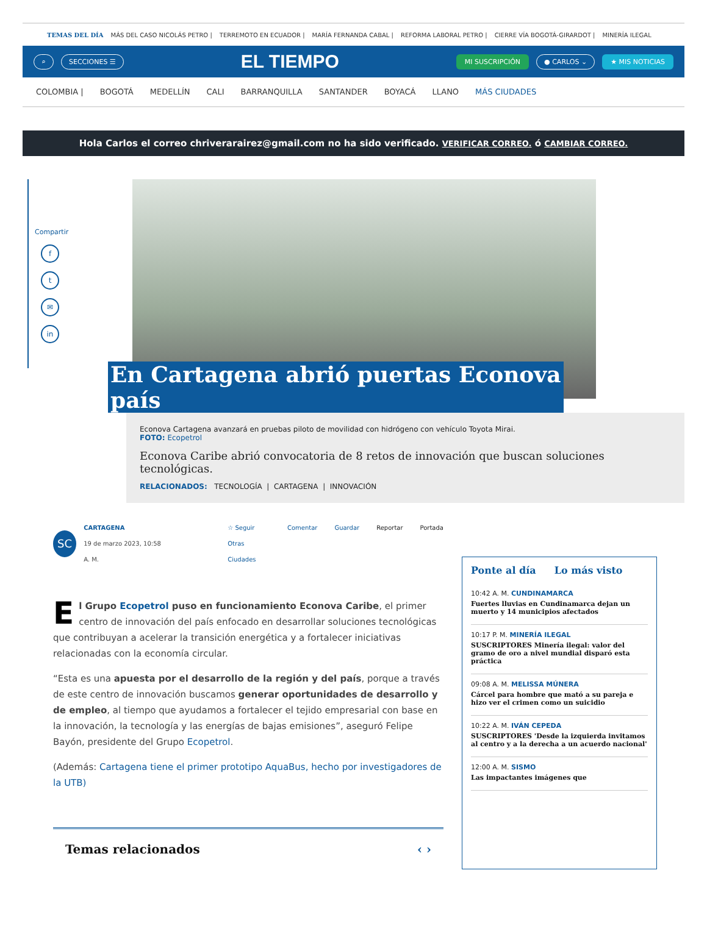TEMAS DEL DÍA MÁS DEL CASO NICOLÁS PETRO | TERREMOTO EN ECUADOR | MARÍA FERNANDA CABAL | REFORMA LABORAL PETRO | CIERRE VÍA BOGOTÁ-GIRARDOT | MINERÍA ILEGAL
⌕ SECCIONES ☰ EL TIEMPO MI SUSCRIPCIÓN ● CARLOS ⌄ ★ MIS NOTICIAS
COLOMBIA | BOGOTÁ MEDELLÍN CALI BARRANQUILLA SANTANDER BOYACÁ LLANO MÁS CIUDADES
Hola Carlos el correo chriverarairez@gmail.com no ha sido verificado. VERIFICAR CORREO. ó CAMBIAR CORREO.
Compartir
f
t
✉
in
En Cartagena abrió puertas Econova
país
Econova Cartagena avanzará en pruebas piloto de movilidad con hidrógeno con vehículo Toyota Mirai.
FOTO: Ecopetrol
Econova Caribe abrió convocatoria de 8 retos de innovación que buscan soluciones tecnológicas.
RELACIONADOS: TECNOLOGÍA | CARTAGENA | INNOVACIÓN
SC
CARTAGENA
19 de marzo 2023, 10:58 A. M.
☆ Seguir Otras Ciudades Comentar Guardar Reportar Portada
El Grupo Ecopetrol puso en funcionamiento Econova Caribe, el primer centro de innovación del país enfocado en desarrollar soluciones tecnológicas que contribuyan a acelerar la transición energética y a fortalecer iniciativas relacionadas con la economía circular.
“Esta es una apuesta por el desarrollo de la región y del país, porque a través de este centro de innovación buscamos generar oportunidades de desarrollo y de empleo, al tiempo que ayudamos a fortalecer el tejido empresarial con base en la innovación, la tecnología y las energías de bajas emisiones”, aseguró Felipe Bayón, presidente del Grupo Ecopetrol.
(Además: Cartagena tiene el primer prototipo AquaBus, hecho por investigadores de la UTB)
Temas relacionados ‹ ›
Ponte al día Lo más visto
10:42 A. M. CUNDINAMARCA
Fuertes lluvias en Cundinamarca dejan un muerto y 14 municipios afectados
10:17 P. M. MINERÍA ILEGAL
SUSCRIPTORES Minería ilegal: valor del gramo de oro a nivel mundial disparó esta práctica
09:08 A. M. MELISSA MÚNERA
Cárcel para hombre que mató a su pareja e hizo ver el crimen como un suicidio
10:22 A. M. IVÁN CEPEDA
SUSCRIPTORES 'Desde la izquierda invitamos al centro y a la derecha a un acuerdo nacional'
12:00 A. M. SISMO
Las impactantes imágenes que